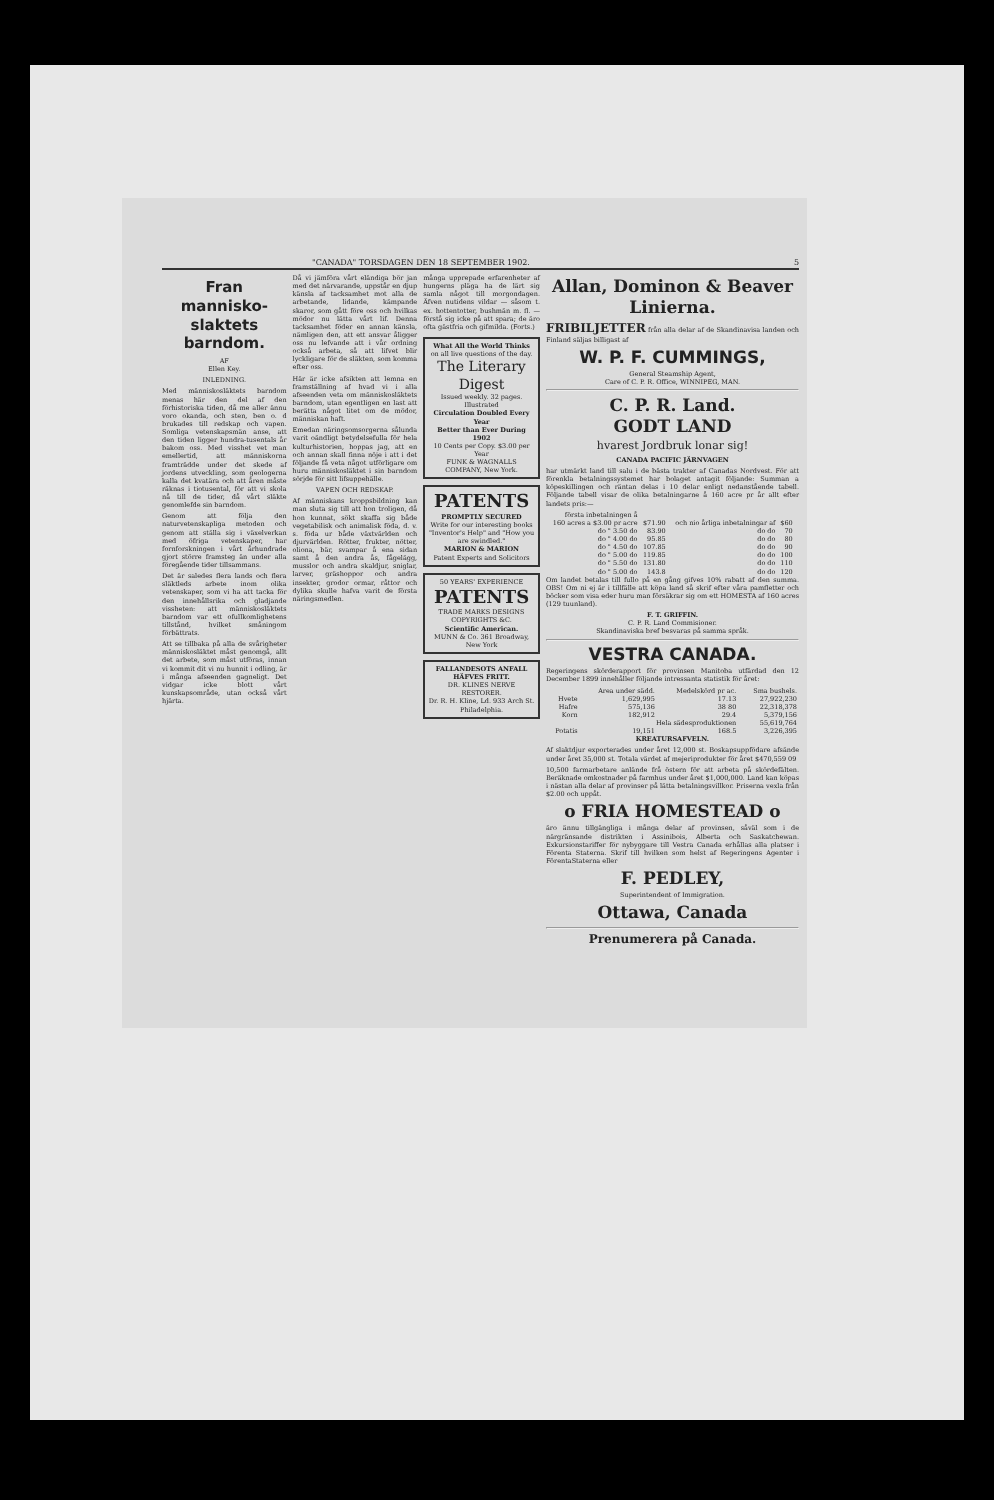"CANADA" TORSDAGEN DEN 18 SEPTEMBER 1902. 5
Fran mannisko-slaktets barndom.
AF
Ellen Key.
INLEDNING.
Med människosläktets barndom menas här den del af den förhistoriska tiden, då me aller ännu voro okanda, och sten, ben o. d brukades till redskap och vapen. Somliga vetenskapsmän anse, att den tiden ligger hundra-tusentals år bakom oss. Med visshet vet man emellertid, att människorna framträdde under det skede af jordens utveckling, som geologerna kalla det kvatära och att åren måste räknas i tiotusental, för att vi skola nå till de tider, då vårt släkte genomlefde sin barndom.
Genom att följa den naturvetenskapliga metoden och genom att ställa sig i växelverkan med öfriga vetenskaper, har fornforskningen i vårt århundrade gjort större framsteg än under alla föregående tider tillsammans.
Det är saledes flera lands och flera släktleds arbete inom olika vetenskaper, som vi ha att tacka för den innehållsrika och gladjande vissheten: att människosläktets barndom var ett ofullkomlighetens tillstånd, hvilket småningom förbättrats.
Att se tillbaka på alla de svårigheter människosläktet måst genomgå, allt det arbete, som måst utföras, innan vi kommit dit vi nu hunnit i odling, är i många afseenden gagneligt. Det vidgar icke blott vårt kunskapsområde, utan också vårt hjärta.
Då vi jämföra vårt eländiga bör jan med det närvarande, uppstår en djup känsla af tacksamhet mot alla de arbetande, lidande, kämpande skaror, som gått före oss och hvilkas mödor nu lätta vårt lif. Denna tacksamhet föder en annan känsla, nämligen den, att ett ansvar åligger oss nu lefvande att i vår ordning också arbeta, så att lifvet blir lyckligare för de släkten, som komma efter oss.
Här är icke afsikten att lemna en framställning af hvad vi i alla afseenden veta om människosläktets barndom, utan egentligen en last att berätta något litet om de mödor, människan haft.
Emedan näringsomsorgerna sålunda varit oändligt betydelsefulla för hela kulturhistorien, hoppas jag, att en och annan skall finna nöje i att i det följande få veta något utförligare om huru människosläktet i sin barndom sörjde för sitt lifsuppehälle.
VAPEN OCH REDSKAP.
Af människans kroppsbildning kan man sluta sig till att hon troligen, då hon kunnat, sökt skaffa sig både vegetabilisk och animalisk föda, d. v. s. föda ur både växtvärlden och djurvärlden. Rötter, frukter, nötter, oliona, bär, svampar å ena sidan samt å den andra ås, fågelägg, musslor och andra skaldjur, sniglar, larver, gräshoppor och andra insekter, grodor ormar, råttor och dylika skulle hafva varit de första näringsmedlen.
många upprepade erfarenheter af hungerns pläga ha de lärt sig samla något till morgondagen. Äfven nutidens vildar — såsom t. ex. hottentotter, bushmän m. fl. — förstå sig icke på att spara; de äro ofta gästfria och gifmilda. (Forts.)
What All the World Thinks
on all live questions of the day.
The Literary Digest
Issued weekly. 32 pages. Illustrated
Circulation Doubled Every Year
Better than Ever During 1902
10 Cents per Copy. $3.00 per Year
FUNK & WAGNALLS COMPANY, New York.
PATENTS
PROMPTLY SECURED
Write for our interesting books "Inventor's Help" and "How you are swindled."
MARION & MARION
Patent Experts and Solicitors
50 YEARS' EXPERIENCE
PATENTS
TRADE MARKS DESIGNS COPYRIGHTS &C.
Scientific American.
MUNN & Co. 361 Broadway, New York
FALLANDESOTS ANFALL HÄFVES FRITT.
DR. KLINES NERVE RESTORER.
Dr. R. H. Kline, Ld. 933 Arch St. Philadelphia.
Allan, Dominon & Beaver Linierna.
FRIBILJETTER från alla delar af de Skandinavisa landen och Finland säljas billigast af
W. P. F. CUMMINGS,
General Steamship Agent,
Care of C. P. R. Office, WINNIPEG, MAN.
C. P. R. Land.
GODT LAND
hvarest Jordbruk lonar sig!
CANADA PACIFIC JÄRNVAGEN
har utmärkt land till salu i de bästa trakter af Canadas Nordvest. För att förenkla betalningssystemet har bolaget antagit följande: Summan a köpeskillingen och räntan delas i 10 delar enligt nedanstående tabell. Följande tabell visar de olika betalningarne å 160 acre pr år allt efter landets pris:—
| första inbetalningen å | | | | |
| --- | --- | --- | --- | --- |
| 160 acres a $3.00 pr acre | $71.90 | och nio årliga inbetalningar af | $60 | |
| do " 3.50 do | 83.90 | do do | 70 | |
| do " 4.00 do | 95.85 | do do | 80 | |
| do " 4.50 do | 107.85 | do do | 90 | |
| do " 5.00 do | 119.85 | do do | 100 | |
| do " 5.50 do | 131.80 | do do | 110 | |
| do " 5.00 do | 143.8 | do do | 120 | |
Om landet betalas till fullo på en gång gifves 10% rabatt af den summa. OBS! Om ni ej är i tillfälle att köpa land så skrif efter våra pamfletter och böcker som visa eder huru man försäkrar sig om ett HOMESTA af 160 acres (129 tuunland).
F. T. GRIFFIN.
C. P. R. Land Commisioner.
Skandinaviska bref besvaras på samma språk.
VESTRA CANADA.
Regeringens skörderapport för provinsen Manitoba utfärdad den 12 December 1899 innehåller följande intressanta statistik för året:
| | Area under sädd. | Medelskörd pr ac. | Sma bushels. |
| --- | --- | --- | --- |
| Hvete | 1,629,995 | 17.13 | 27,922,230 |
| Hafre | 575,136 | 38 80 | 22,318,378 |
| Korn | 182,912 | 29.4 | 5,379,156 |
| Hela sädesproduktionen | | | 55,619,764 |
| Potatis | 19,151 | 168.5 | 3,226,395 |
KREATURSAFVELN.
Af slaktdjur exporterades under året 12,000 st. Boskapsuppfödare afsände under året 35,000 st. Totala värdet af mejeriprodukter för året $470,559 09
10,500 farmarbetare anlände frå östern för att arbeta på skördefälten. Beräknade omkostnader på farmhus under året $1,000,000. Land kan köpas i nästan alla delar af provinser på lätta betalningsvillkor. Priserna vexla från $2.00 och uppåt.
o FRIA HOMESTEAD o
äro ännu tillgängliga i många delar af provinsen, såväl som i de närgränsande distrikten i Assinibois, Alberta och Saskatchewan. Exkursionstariffer för nybyggare till Vestra Canada erhållas alla platser i Förenta Staterna. Skrif till hvilken som helst af Regeringens Agenter i FörentaStaterna eller
F. PEDLEY,
Superintendent of Immigration.
Ottawa, Canada
Prenumerera på Canada.